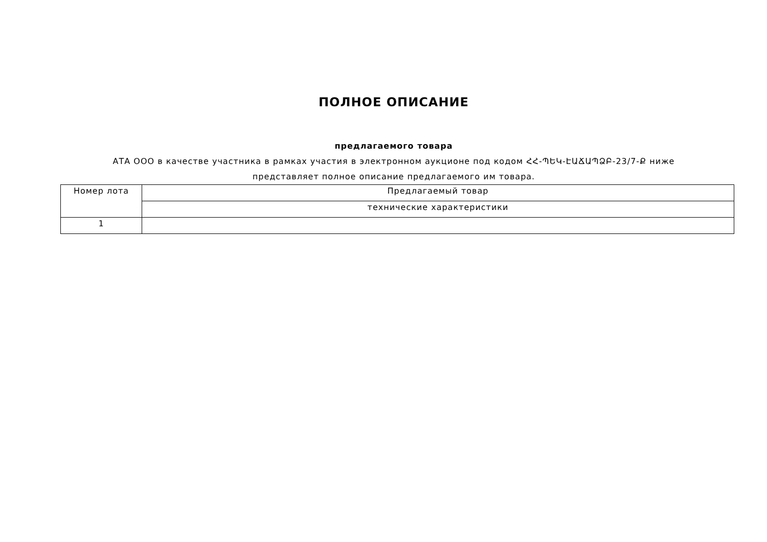ПОЛНОЕ ОПИСАНИЕ
предлагаемого товара
АТА ООО в качестве участника в рамках участия в электронном аукционе под кодом ՀՀ-ՊԵԿ-ԷԱՃԱՊՁԲ-23/7-Ք ниже представляет полное описание предлагаемого им товара.
| Номер лота | Предлагаемый товар |
| --- | --- |
| | технические характеристики |
| 1 | |